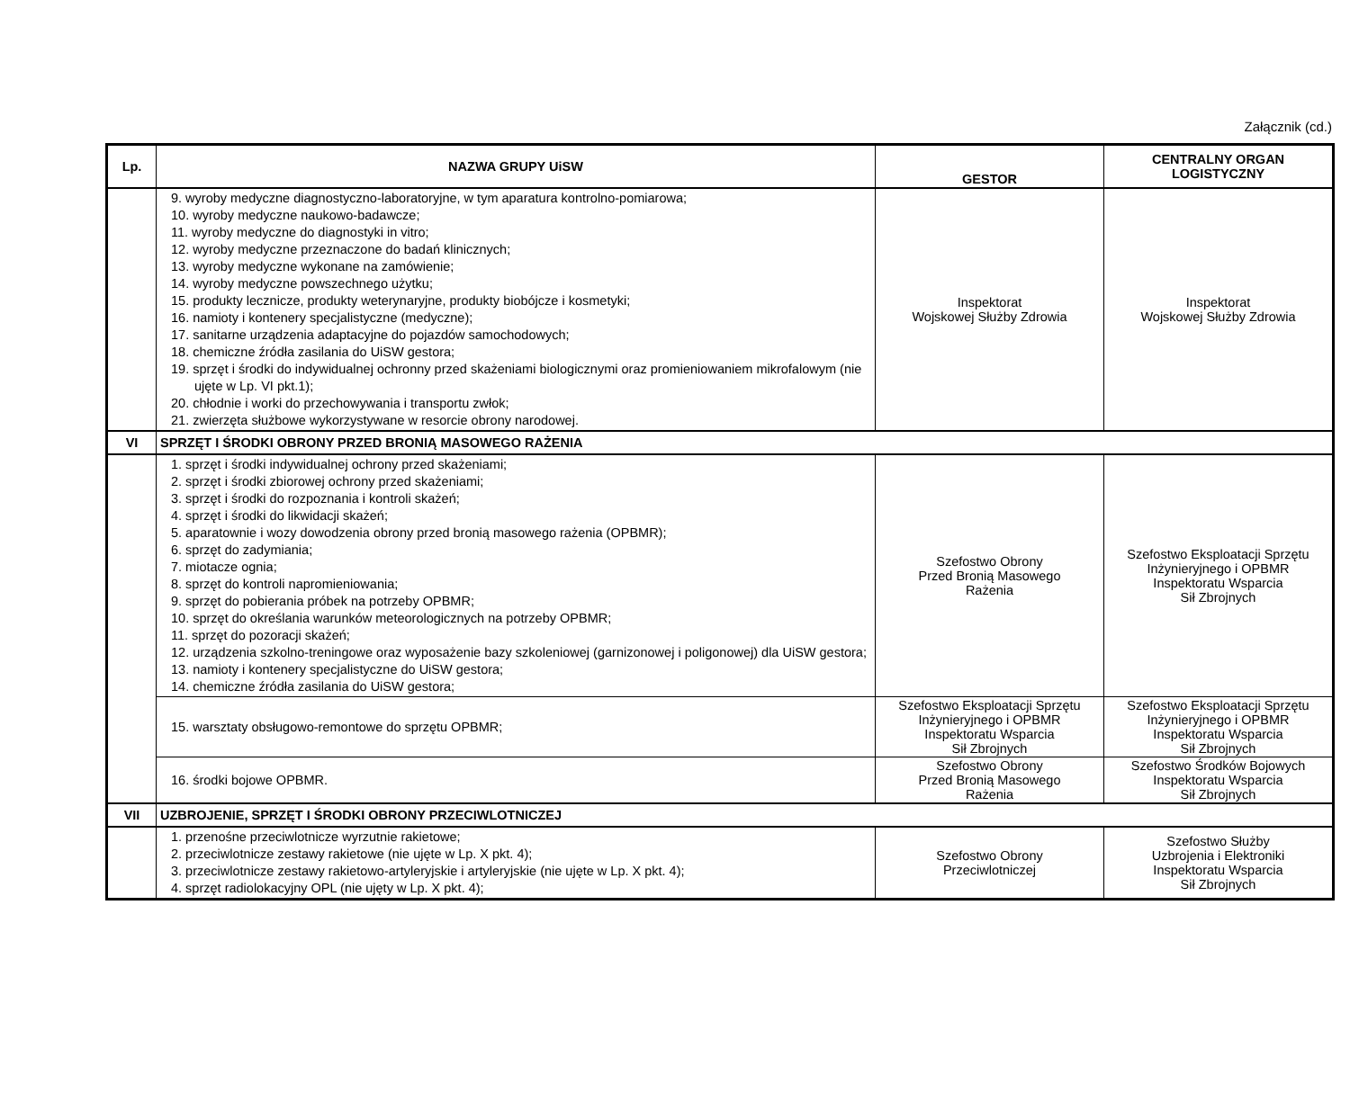Załącznik (cd.)
| Lp. | NAZWA GRUPY UiSW | GESTOR | CENTRALNY ORGAN LOGISTYCZNY |
| --- | --- | --- | --- |
| | 9. wyroby medyczne diagnostyczno-laboratoryjne, w tym aparatura kontrolno-pomiarowa; 10. wyroby medyczne naukowo-badawcze; 11. wyroby medyczne do diagnostyki in vitro; 12. wyroby medyczne przeznaczone do badań klinicznych; 13. wyroby medyczne wykonane na zamówienie; 14. wyroby medyczne powszechnego użytku; 15. produkty lecznicze, produkty weterynaryjne, produkty biobójcze i kosmetyki; 16. namioty i kontenery specjalistyczne (medyczne); 17. sanitarne urządzenia adaptacyjne do pojazdów samochodowych; 18. chemiczne źródła zasilania do UiSW gestora; 19. sprzęt i środki do indywidualnej ochronny przed skażeniami biologicznymi oraz promieniowaniem mikrofalowym (nie ujęte w Lp. VI pkt.1); 20. chłodnie i worki do przechowywania i transportu zwłok; 21. zwierzęta służbowe wykorzystywane w resorcie obrony narodowej. | Inspektorat Wojskowej Służby Zdrowia | Inspektorat Wojskowej Służby Zdrowia |
| VI | SPRZĘT I ŚRODKI OBRONY PRZED BRONIĄ MASOWEGO RAŻENIA | | |
| | 1. sprzęt i środki indywidualnej ochrony przed skażeniami; 2. sprzęt i środki zbiorowej ochrony przed skażeniami; 3. sprzęt i środki do rozpoznania i kontroli skażeń; 4. sprzęt i środki do likwidacji skażeń; 5. aparatownie i wozy dowodzenia obrony przed bronią masowego rażenia (OPBMR); 6. sprzęt do zadymiania; 7. miotacze ognia; 8. sprzęt do kontroli napromieniowania; 9. sprzęt do pobierania próbek na potrzeby OPBMR; 10. sprzęt do określania warunków meteorologicznych na potrzeby OPBMR; 11. sprzęt do pozoracji skażeń; 12. urządzenia szkolno-treningowe oraz wyposażenie bazy szkoleniowej (garnizonowej i poligonowej) dla UiSW gestora; 13. namioty i kontenery specjalistyczne do UiSW gestora; 14. chemiczne źródła zasilania do UiSW gestora; | Szefostwo Obrony Przed Bronią Masowego Rażenia | Szefostwo Eksploatacji Sprzętu Inżynieryjnego i OPBMR Inspektoratu Wsparcia Sił Zbrojnych |
| | 15. warsztaty obsługowo-remontowe do sprzętu OPBMR; | Szefostwo Eksploatacji Sprzętu Inżynieryjnego i OPBMR Inspektoratu Wsparcia Sił Zbrojnych | Szefostwo Eksploatacji Sprzętu Inżynieryjnego i OPBMR Inspektoratu Wsparcia Sił Zbrojnych |
| | 16. środki bojowe OPBMR. | Szefostwo Obrony Przed Bronią Masowego Rażenia | Szefostwo Środków Bojowych Inspektoratu Wsparcia Sił Zbrojnych |
| VII | UZBROJENIE, SPRZĘT I ŚRODKI OBRONY PRZECIWLOTNICZEJ | | |
| | 1. przenośne przeciwlotnicze wyrzutnie rakietowe; 2. przeciwlotnicze zestawy rakietowe (nie ujęte w Lp. X pkt. 4); 3. przeciwlotnicze zestawy rakietowo-artyleryjskie i artyleryjskie (nie ujęte w Lp. X pkt. 4); 4. sprzęt radiolokacyjny OPL (nie ujęty w Lp. X pkt. 4); | Szefostwo Obrony Przeciwlotniczej | Szefostwo Służby Uzbrojenia i Elektroniki Inspektoratu Wsparcia Sił Zbrojnych |